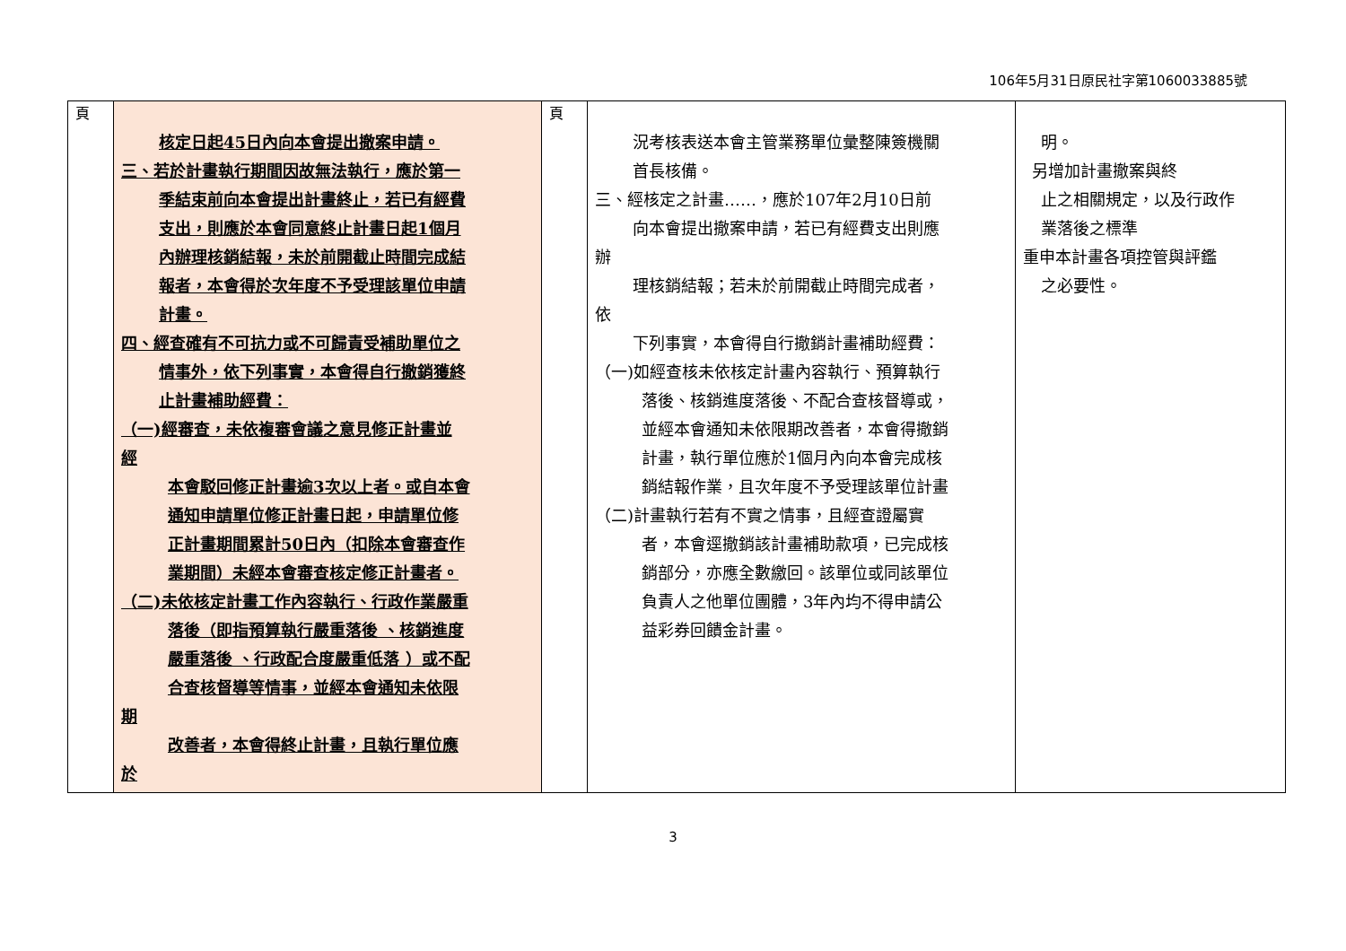106年5月31日原民社字第1060033885號
| 頁 | 核定日起45日內向本會提出撤案申請。 三、若於計畫執行期間因故無法執行，應於第一 季結束前向本會提出計畫終止，若已有經費 支出，則應於本會同意終止計畫日起1個月 內辦理核銷結報，未於前開截止時間完成結 報者，本會得於次年度不予受理該單位申請 計畫。 四、經查確有不可抗力或不可歸責受補助單位之 情事外，依下列事實，本會得自行撤銷獲終 止計畫補助經費： （一)經審查，未依複審會議之意見修正計畫並 經 本會駁回修正計畫逾3次以上者。或自本會 通知申請單位修正計畫日起，申請單位修 正計畫期間累計50日內（扣除本會審查作 業期間）未經本會審查核定修正計畫者。 （二)未依核定計畫工作內容執行、行政作業嚴重 落後（即指預算執行嚴重落後 、核銷進度 嚴重落後 、行政配合度嚴重低落 ）或不配 合查核督導等情事，並經本會通知未依限 期 改善者，本會得終止計畫，且執行單位應 於 | 頁 | 況考核表送本會主管業務單位彙整陳簽機關 首長核備。 三、經核定之計畫……，應於107年2月10日前 向本會提出撤案申請，若已有經費支出則應 辦 理核銷結報；若未於前開截止時間完成者， 依 下列事實，本會得自行撤銷計畫補助經費： （一)如經查核未依核定計畫內容執行、預算執行 落後、核銷進度落後、不配合查核督導或， 並經本會通知未依限期改善者，本會得撤銷 計畫，執行單位應於1個月內向本會完成核 銷結報作業，且次年度不予受理該單位計畫 （二)計畫執行若有不實之情事，且經查證屬實 者，本會逕撤銷該計畫補助款項，已完成核 銷部分，亦應全數繳回。該單位或同該單位 負責人之他單位團體，3年內均不得申請公 益彩券回饋金計畫。 | 明。 另增加計畫撤案與終 止之相關規定，以及行政作 業落後之標準 重申本計畫各項控管與評鑑 之必要性。 |
3